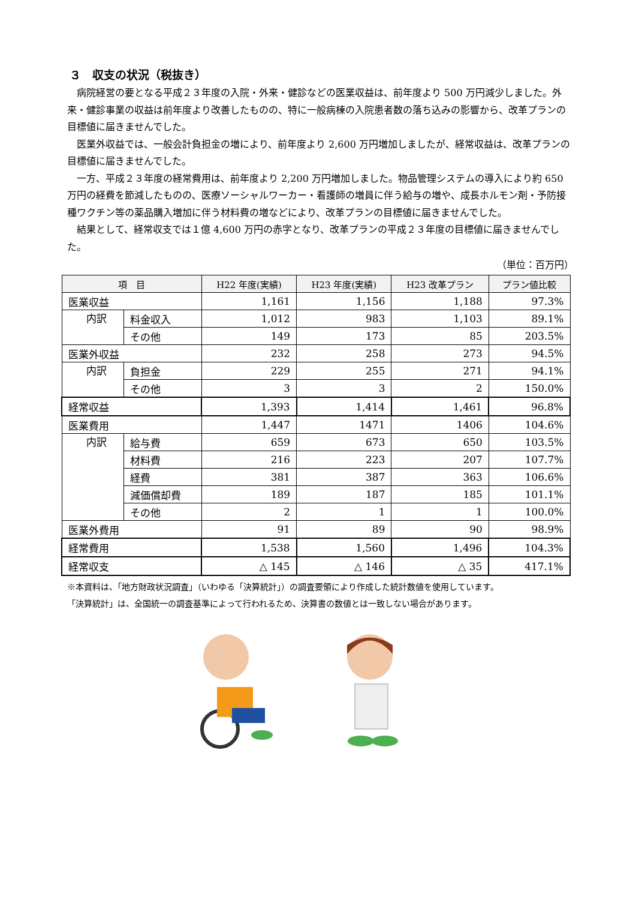３　収支の状況（税抜き）
病院経営の要となる平成２３年度の入院・外来・健診などの医業収益は、前年度より 500 万円減少しました。外来・健診事業の収益は前年度より改善したものの、特に一般病棟の入院患者数の落ち込みの影響から、改革プランの目標値に届きませんでした。
医業外収益では、一般会計負担金の増により、前年度より 2,600 万円増加しましたが、経常収益は、改革プランの目標値に届きませんでした。
一方、平成２３年度の経常費用は、前年度より 2,200 万円増加しました。物品管理システムの導入により約 650 万円の経費を節減したものの、医療ソーシャルワーカー・看護師の増員に伴う給与の増や、成長ホルモン剤・予防接種ワクチン等の薬品購入増加に伴う材料費の増などにより、改革プランの目標値に届きませんでした。
結果として、経常収支では１億 4,600 万円の赤字となり、改革プランの平成２３年度の目標値に届きませんでした。
（単位：百万円）
| 項 目 | | H22 年度(実績) | H23 年度(実績) | H23 改革プラン | プラン値比較 |
| --- | --- | --- | --- | --- | --- |
| 医業収益 | | 1,161 | 1,156 | 1,188 | 97.3% |
| 内訳 | 料金収入 | 1,012 | 983 | 1,103 | 89.1% |
| | その他 | 149 | 173 | 85 | 203.5% |
| 医業外収益 | | 232 | 258 | 273 | 94.5% |
| 内訳 | 負担金 | 229 | 255 | 271 | 94.1% |
| | その他 | 3 | 3 | 2 | 150.0% |
| 経常収益 | | 1,393 | 1,414 | 1,461 | 96.8% |
| 医業費用 | | 1,447 | 1471 | 1406 | 104.6% |
| 内訳 | 給与費 | 659 | 673 | 650 | 103.5% |
| | 材料費 | 216 | 223 | 207 | 107.7% |
| | 経費 | 381 | 387 | 363 | 106.6% |
| | 減価償却費 | 189 | 187 | 185 | 101.1% |
| | その他 | 2 | 1 | 1 | 100.0% |
| 医業外費用 | | 91 | 89 | 90 | 98.9% |
| 経常費用 | | 1,538 | 1,560 | 1,496 | 104.3% |
| 経常収支 | | △ 145 | △ 146 | △ 35 | 417.1% |
※本資料は、「地方財政状況調査」（いわゆる「決算統計」）の調査要領により作成した統計数値を使用しています。
「決算統計」は、全国統一の調査基準によって行われるため、決算書の数値とは一致しない場合があります。